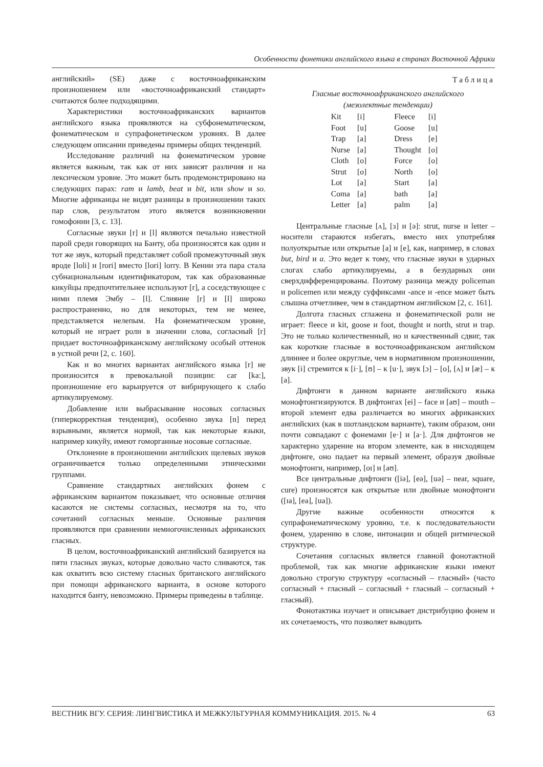Особенности фонетики английского языка в странах Восточной Африки
английский» (SE) даже с восточноафриканским произношением или «восточноафриканский стандарт» считаются более подходящими.
Характеристики восточноафриканских вариантов английского языка проявляются на субфонематическом, фонематическом и супрафонетическом уровнях. В далее следующем описании приведены примеры общих тенденций.
Исследование различий на фонематическом уровне является важным, так как от них зависят различия и на лексическом уровне. Это может быть продемонстрировано на следующих парах: ram и lamb, beat и bit, или show и so. Многие африканцы не видят разницы в произношении таких пар слов, результатом этого является возникновении гомофонии [3, с. 13].
Согласные звуки [r] и [l] являются печально известной парой среди говорящих на Банту, оба произносятся как один и тот же звук, который представляет собой промежуточный звук вроде [loli] и [rori] вместо [lori] lorry. В Кении эта пара стала субнациональным идентификатором, так как образованные кикуйцы предпочтительнее используют [r], а соседствующее с ними племя Эмбу – [l]. Слияние [r] и [l] широко распространенно, но для некоторых, тем не менее, представляется нелепым. На фонематическом уровне, который не играет роли в значении слова, согласный [r] придает восточноафриканскому английскому особый оттенок в устной речи [2, с. 160].
Как и во многих вариантах английского языка [r] не произносится в превокальной позиции: car [ka:], произношение его варьируется от вибрирующего к слабо артикулируемому.
Добавление или выбрасывание носовых согласных (гиперкорректная тенденция), особенно звука [n] перед взрывными, является нормой, так как некоторые языки, например кикуйу, имеют гоморганные носовые согласные.
Отклонение в произношении английских щелевых звуков ограничивается только определенными этническими группами.
Сравнение стандартных английских фонем с африканским вариантом показывает, что основные отличия касаются не системы согласных, несмотря на то, что сочетаний согласных меньше. Основные различия проявляются при сравнении немногочисленных африканских гласных.
В целом, восточноафриканский английский базируется на пяти гласных звуках, которые довольно часто сливаются, так как охватить всю систему гласных британского английского при помощи африканского варианта, в основе которого находится банту, невозможно. Примеры приведены в таблице.
Таблица
Гласные восточноафриканского английского
(мезолектные тенденции)
| Kit | [i] | Fleece | [i] |
| Foot | [u] | Goose | [u] |
| Trap | [a] | Dress | [e] |
| Nurse | [a] | Thought | [o] |
| Cloth | [o] | Force | [o] |
| Strut | [o] | North | [o] |
| Lot | [a] | Start | [a] |
| Coma | [a] | bath | [a] |
| Letter | [a] | palm | [a] |
Центральные гласные [ʌ], [ɜ] и [ə]: strut, nurse и letter – носители стараются избегать, вместо них употребляя полуоткрытые или открытые [a] и [e], как, например, в словах but, bird и a. Это ведет к тому, что гласные звуки в ударных слогах слабо артикулируемы, а в безударных они сверхдифференцированы. Поэтому разница между policeman и policemen или между суффиксами -ance и -ence может быть слышна отчетливее, чем в стандартном английском [2, с. 161].
Долгота гласных сглажена и фонематической роли не играет: fleece и kit, goose и foot, thought и north, strut и trap. Это не только количественный, но и качественный сдвиг, так как короткие гласные в восточноафриканском английском длиннее и более округлые, чем в нормативном произношении, звук [i] стремится к [i·], [ʊ] – к [u·], звук [ɔ] – [o], [ʌ] и [æ] – к [a].
Дифтонги в данном варианте английского языка монофтонгизируются. В дифтонгах [ei] – face и [aʊ] – mouth – второй элемент едва различается во многих африканских английских (как в шотландском варианте), таким образом, они почти совпадают с фонемами [e·] и [a·]. Для дифтонгов не характерно ударение на втором элементе, как в нисходящем дифтонге, оно падает на первый элемент, образуя двойные монофтонги, например, [oɪ] и [aʊ].
Все центральные дифтонги ([iə], [eə], [uə] – near, square, cure) произносятся как открытые или двойные монофтонги ([ɪa], [ea], [ua]).
Другие важные особенности относятся к супрафонематическому уровню, т.е. к последовательности фонем, ударению в слове, интонации и общей ритмической структуре.
Сочетания согласных является главной фонотактной проблемой, так как многие африканские языки имеют довольно строгую структуру «согласный – гласный» (часто согласный + гласный – согласный + гласный – согласный + гласный).
Фонотактика изучает и описывает дистрибуцию фонем и их сочетаемость, что позволяет выводить
ВЕСТНИК ВГУ. СЕРИЯ: ЛИНГВИСТИКА И МЕЖКУЛЬТУРНАЯ КОММУНИКАЦИЯ. 2015. № 4 63